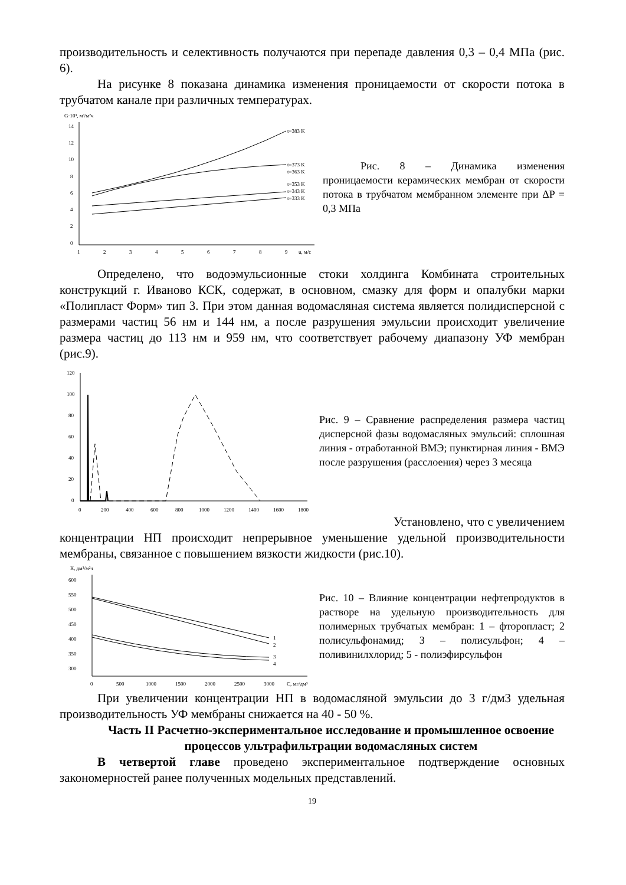производительность и селективность получаются при перепаде давления 0,3 – 0,4 МПа (рис. 6).
На рисунке 8 показана динамика изменения проницаемости от скорости потока в трубчатом канале при различных температурах.
G·10³, м³/м²ч
14
12
10
8
6
4
2
0
1
2
3
4
5
6
7
8
9
u, м/с
t=383 K
t=373 K
t=363 K
t=353 K
t=343 K
t=333 K
Рис. 8 – Динамика изменения проницаемости керамических мембран от скорости потока в трубчатом мембранном элементе при ΔP = 0,3 МПа
Определено, что водоэмульсионные стоки холдинга Комбината строительных конструкций г. Иваново КСК, содержат, в основном, смазку для форм и опалубки марки «Полипласт Форм» тип 3. При этом данная водомасляная система является полидисперсной с размерами частиц 56 нм и 144 нм, а после разрушения эмульсии происходит увеличение размера частиц до 113 нм и 959 нм, что соответствует рабочему диапазону УФ мембран (рис.9).
120
100
80
60
40
20
0
0
200
400
600
800
1000
1200
1400
1600
1800
Рис. 9 – Сравнение распределения размера частиц дисперсной фазы водомасляных эмульсий: сплошная линия - отработанной ВМЭ; пунктирная линия - ВМЭ после разрушения (расслоения) через 3 месяца
Установлено, что с увеличением
концентрации НП происходит непрерывное уменьшение удельной производительности мембраны, связанное с повышением вязкости жидкости (рис.10).
К, дм³/м²ч
600
550
500
450
400
350
300
0
500
1000
1500
2000
2500
3000
С, мг/дм³
1
2
3
4
Рис. 10 – Влияние концентрации нефтепродуктов в растворе на удельную производительность для полимерных трубчатых мембран: 1 – фторопласт; 2 полисульфонамид; 3 – полисульфон; 4 – поливинилхлорид; 5 - полиэфирсульфон
При увеличении концентрации НП в водомасляной эмульсии до 3 г/дм3 удельная производительность УФ мембраны снижается на 40 - 50 %.
Часть II Расчетно-экспериментальное исследование и промышленное освоение процессов ультрафильтрации водомасляных систем
В четвертой главе проведено экспериментальное подтверждение основных закономерностей ранее полученных модельных представлений.
19